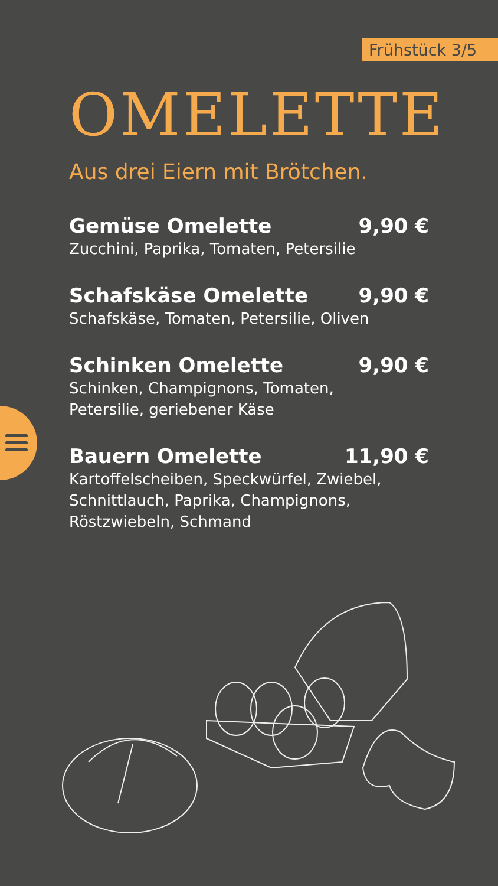Frühstück 3/5
OMELETTE
Aus drei Eiern mit Brötchen.
Gemüse Omelette 9,90 €
Zucchini, Paprika, Tomaten, Petersilie
Schafskäse Omelette 9,90 €
Schafskäse, Tomaten, Petersilie, Oliven
Schinken Omelette 9,90 €
Schinken, Champignons, Tomaten,
Petersilie, geriebener Käse
Bauern Omelette 11,90 €
Kartoffelscheiben, Speckwürfel, Zwiebel,
Schnittlauch, Paprika, Champignons,
Röstzwiebeln, Schmand